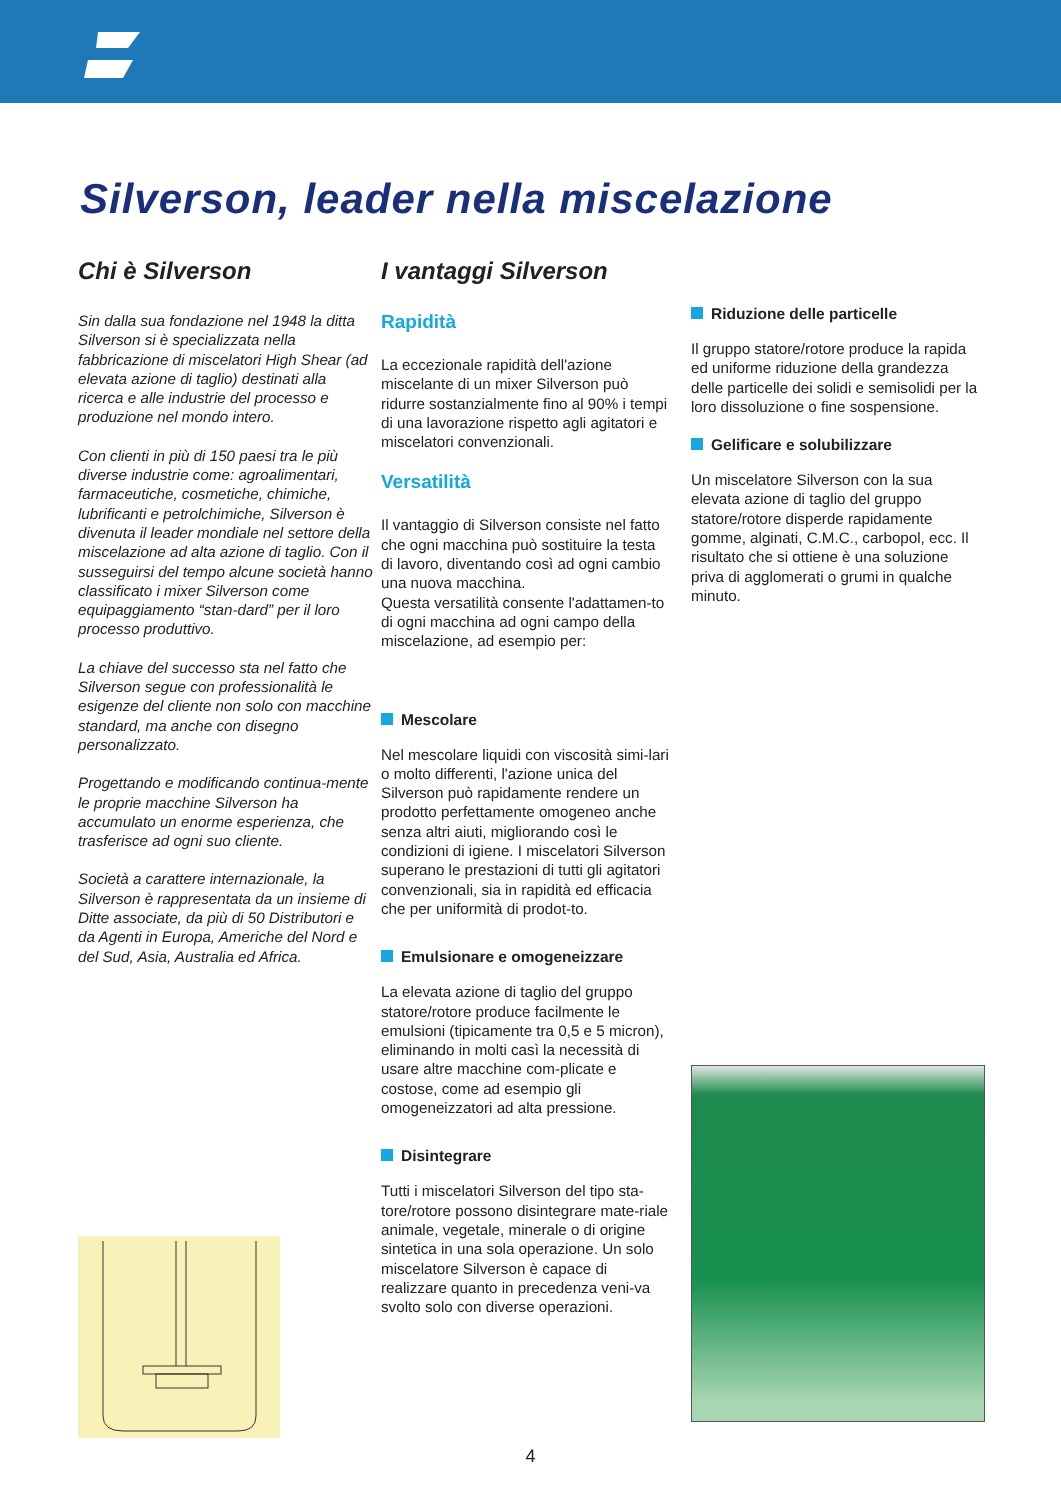Silverson, leader nella miscelazione
Chi è Silverson
Sin dalla sua fondazione nel 1948 la ditta Silverson si è specializzata nella fabbricazione di miscelatori High Shear (ad elevata azione di taglio) destinati alla ricerca e alle industrie del processo e produzione nel mondo intero.
Con clienti in più di 150 paesi tra le più diverse industrie come: agroalimentari, farmaceutiche, cosmetiche, chimiche, lubrificanti e petrolchimiche, Silverson è divenuta il leader mondiale nel settore della miscelazione ad alta azione di taglio. Con il susseguirsi del tempo alcune società hanno classificato i mixer Silverson come equipaggiamento “stan-dard” per il loro processo produttivo.
La chiave del successo sta nel fatto che Silverson segue con professionalità le esigenze del cliente non solo con macchine standard, ma anche con disegno personalizzato.
Progettando e modificando continua-mente le proprie macchine Silverson ha accumulato un enorme esperienza, che trasferisce ad ogni suo cliente.
Società a carattere internazionale, la Silverson è rappresentata da un insieme di Ditte associate, da più di 50 Distributori e da Agenti in Europa, Americhe del Nord e del Sud, Asia, Australia ed Africa.
I vantaggi Silverson
Rapidità
La eccezionale rapidità dell'azione miscelante di un mixer Silverson può ridurre sostanzialmente fino al 90% i tempi di una lavorazione rispetto agli agitatori e miscelatori convenzionali.
Versatilità
Il vantaggio di Silverson consiste nel fatto che ogni macchina può sostituire la testa di lavoro, diventando così ad ogni cambio una nuova macchina.
Questa versatilità consente l'adattamen-to di ogni macchina ad ogni campo della miscelazione, ad esempio per:
Mescolare
Nel mescolare liquidi con viscosità simi-lari o molto differenti, l'azione unica del Silverson può rapidamente rendere un prodotto perfettamente omogeneo anche senza altri aiuti, migliorando così le condizioni di igiene. I miscelatori Silverson superano le prestazioni di tutti gli agitatori convenzionali, sia in rapidità ed efficacia che per uniformità di prodot-to.
Emulsionare e omogeneizzare
La elevata azione di taglio del gruppo statore/rotore produce facilmente le emulsioni (tipicamente tra 0,5 e 5 micron), eliminando in molti casì la necessità di usare altre macchine com-plicate e costose, come ad esempio gli omogeneizzatori ad alta pressione.
Disintegrare
Tutti i miscelatori Silverson del tipo sta-tore/rotore possono disintegrare mate-riale animale, vegetale, minerale o di origine sintetica in una sola operazione. Un solo miscelatore Silverson è capace di realizzare quanto in precedenza veni-va svolto solo con diverse operazioni.
Riduzione delle particelle
Il gruppo statore/rotore produce la rapida ed uniforme riduzione della grandezza delle particelle dei solidi e semisolidi per la loro dissoluzione o fine sospensione.
Gelificare e solubilizzare
Un miscelatore Silverson con la sua elevata azione di taglio del gruppo statore/rotore disperde rapidamente gomme, alginati, C.M.C., carbopol, ecc. Il risultato che si ottiene è una soluzione priva di agglomerati o grumi in qualche minuto.
4